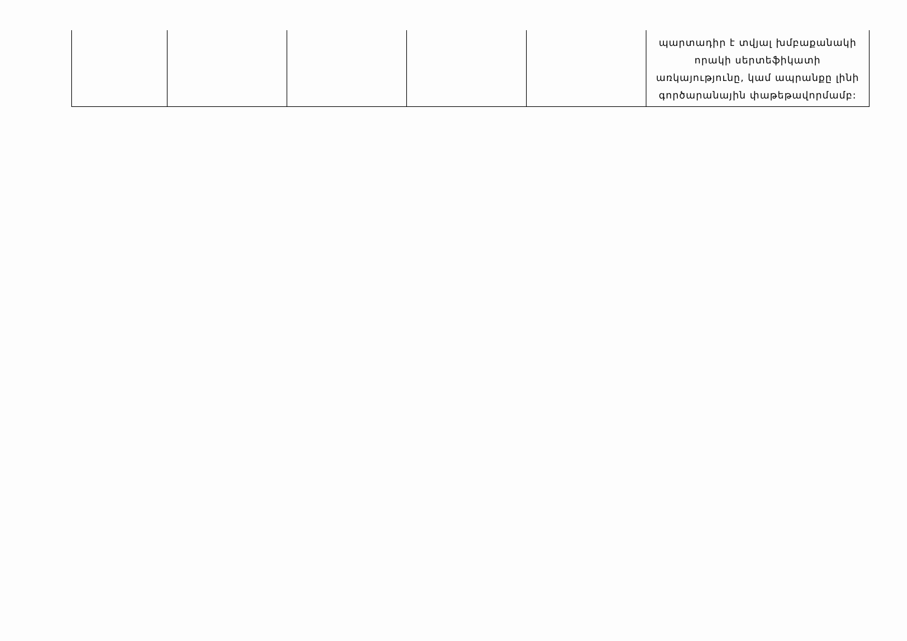| | | | | | պարտադիր է տվյալ խմբաքանակի որակի սերտեֆիկատի առկայությունը, կամ ապրանքը լինի գործարանային փաթեթավորմամբ: |